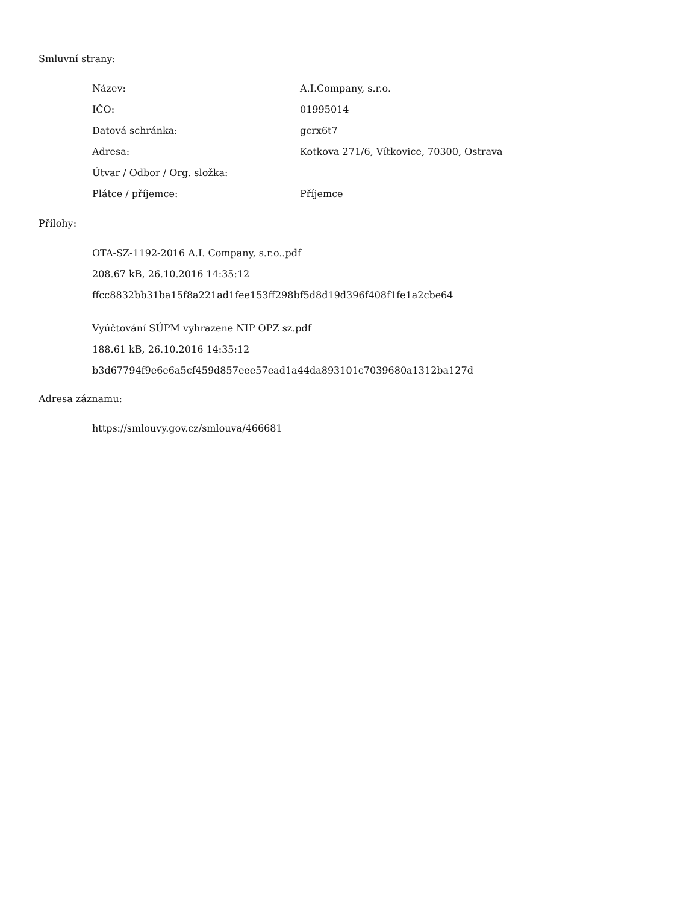Smluvní strany:
| Název: | A.I.Company, s.r.o. |
| IČO: | 01995014 |
| Datová schránka: | gcrx6t7 |
| Adresa: | Kotkova 271/6, Vítkovice, 70300, Ostrava |
| Útvar / Odbor / Org. složka: | |
| Plátce / příjemce: | Příjemce |
Přílohy:
OTA-SZ-1192-2016 A.I. Company, s.r.o..pdf
208.67 kB, 26.10.2016 14:35:12
ffcc8832bb31ba15f8a221ad1fee153ff298bf5d8d19d396f408f1fe1a2cbe64
Vyúčtování SÚPM vyhrazene NIP OPZ sz.pdf
188.61 kB, 26.10.2016 14:35:12
b3d67794f9e6e6a5cf459d857eee57ead1a44da893101c7039680a1312ba127d
Adresa záznamu:
https://smlouvy.gov.cz/smlouva/466681